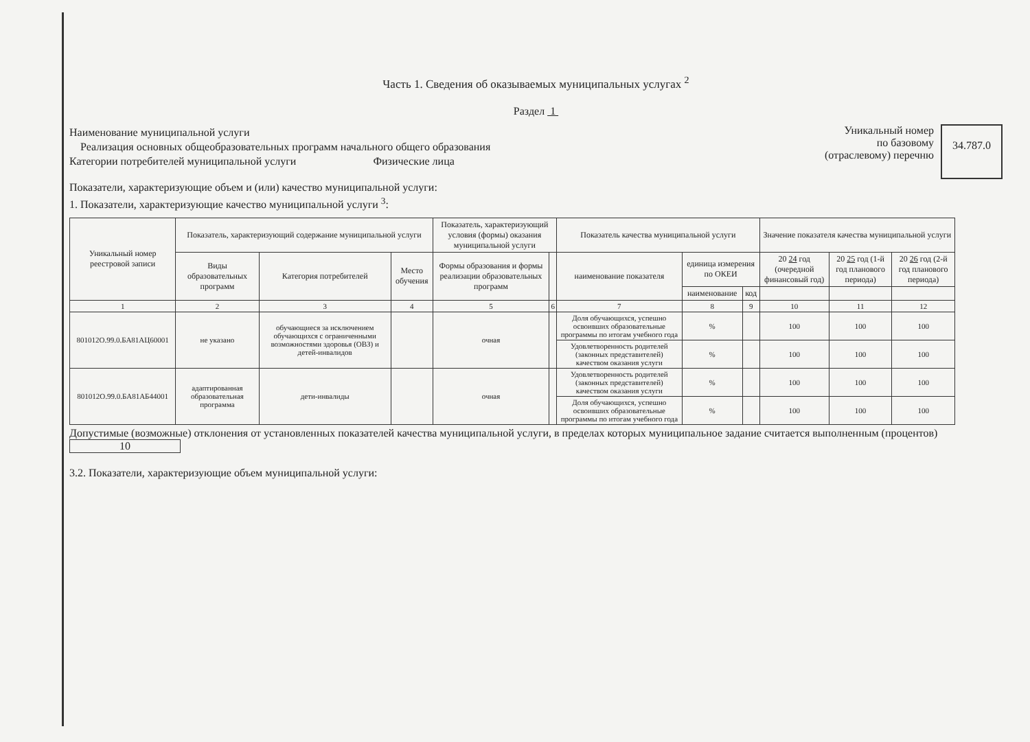Часть 1. Сведения об оказываемых муниципальных услугах <sup>2</sup>
Раздел 1
Наименование муниципальной услуги
Реализация основных общеобразовательных программ начального общего образования
Категории потребителей муниципальной услуги Физические лица
Уникальный номер
по базовому
(отраслевому) перечню
34.787.0
Показатели, характеризующие объем и (или) качество муниципальной услуги:
1. Показатели, характеризующие качество муниципальной услуги <sup>3</sup>:
| Уникальный номер реестровой записи | Показатель, характеризующий содержание муниципальной услуги | | | Показатель, характеризующий условия (формы) оказания муниципальной услуги | | Показатель качества муниципальной услуги | | | Значение показателя качества муниципальной услуги | | |
| --- | --- | --- | --- | --- | --- | --- | --- | --- | --- | --- | --- |
| | Виды образовательных программ | Категория потребителей | Место обучения | Формы образования и формы реализации образовательных программ | | наименование показателя | единица измерения по ОКЕИ | | 20 24 год (очередной финансовый год) | 20 25 год (1-й год планового периода) | 20 26 год (2-й год планового периода) |
| | | | | | | | наименование | код | | | |
| 1 | 2 | 3 | 4 | 5 | 6 | 7 | 8 | 9 | 10 | 11 | 12 |
| 801012О.99.0.БА81АЦ60001 | не указано | обучающиеся за исключением обучающихся с ограниченными возможностями здоровья (ОВЗ) и детей-инвалидов | | очная | | Доля обучающихся, успешно освоивших образовательные программы по итогам учебного года | % | | 100 | 100 | 100 |
| | | | | | | Удовлетворенность родителей (законных представителей) качеством оказания услуги | % | | 100 | 100 | 100 |
| 801012О.99.0.БА81АБ44001 | адаптированная образовательная программа | дети-инвалиды | | очная | | Удовлетворенность родителей (законных представителей) качеством оказания услуги | % | | 100 | 100 | 100 |
| | | | | | | Доля обучающихся, успешно освоивших образовательные программы по итогам учебного года | % | | 100 | 100 | 100 |
Допустимые (возможные) отклонения от установленных показателей качества муниципальной услуги, в пределах которых муниципальное задание считается выполненным (процентов) 10
3.2. Показатели, характеризующие объем муниципальной услуги: